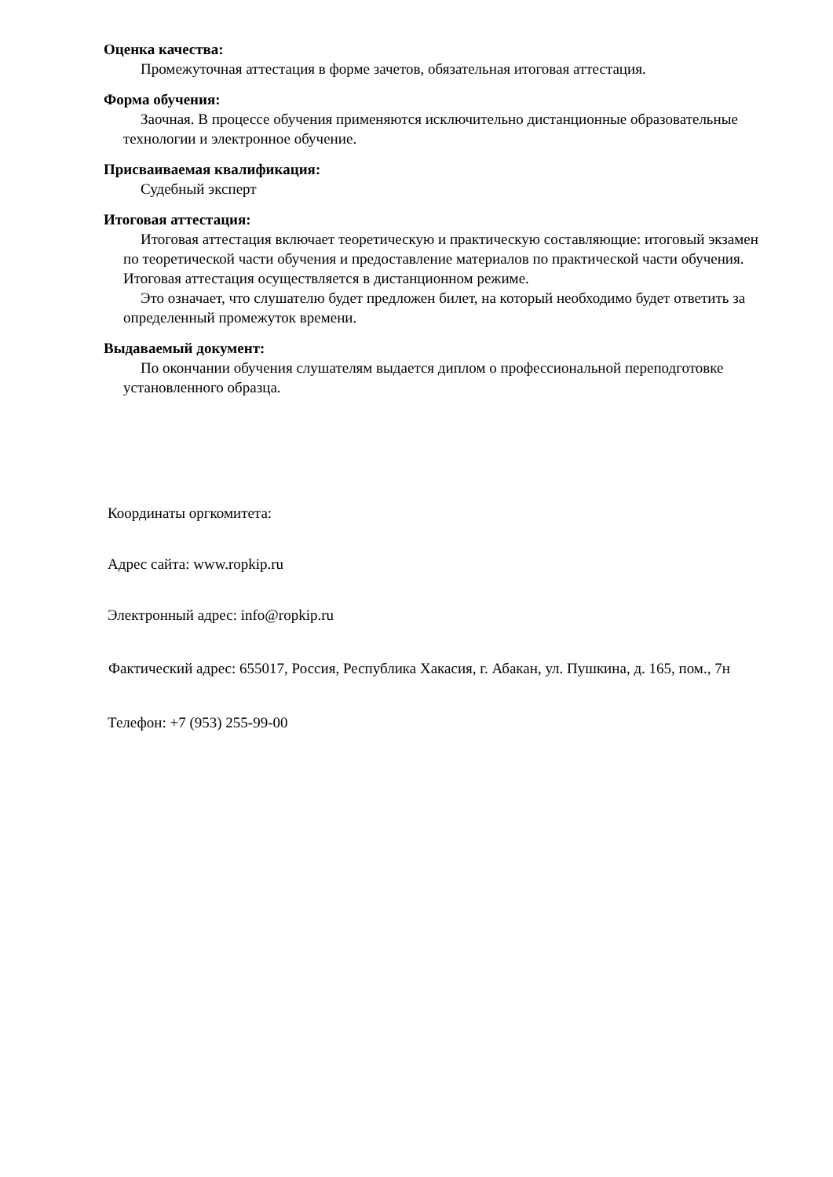Оценка качества:
Промежуточная аттестация в форме зачетов, обязательная итоговая аттестация.
Форма обучения:
Заочная. В процессе обучения применяются исключительно дистанционные образовательные технологии и электронное обучение.
Присваиваемая квалификация:
Судебный эксперт
Итоговая аттестация:
Итоговая аттестация включает теоретическую и практическую составляющие: итоговый экзамен по теоретической части обучения и предоставление материалов по практической части обучения. Итоговая аттестация осуществляется в дистанционном режиме.
Это означает, что слушателю будет предложен билет, на который необходимо будет ответить за определенный промежуток времени.
Выдаваемый документ:
По окончании обучения слушателям выдается диплом о профессиональной переподготовке установленного образца.
Координаты оргкомитета:
Адрес сайта: www.ropkip.ru
Электронный адрес: info@ropkip.ru
Фактический адрес: 655017, Россия, Республика Хакасия, г. Абакан, ул. Пушкина, д. 165, пом., 7н
Телефон: +7 (953) 255-99-00